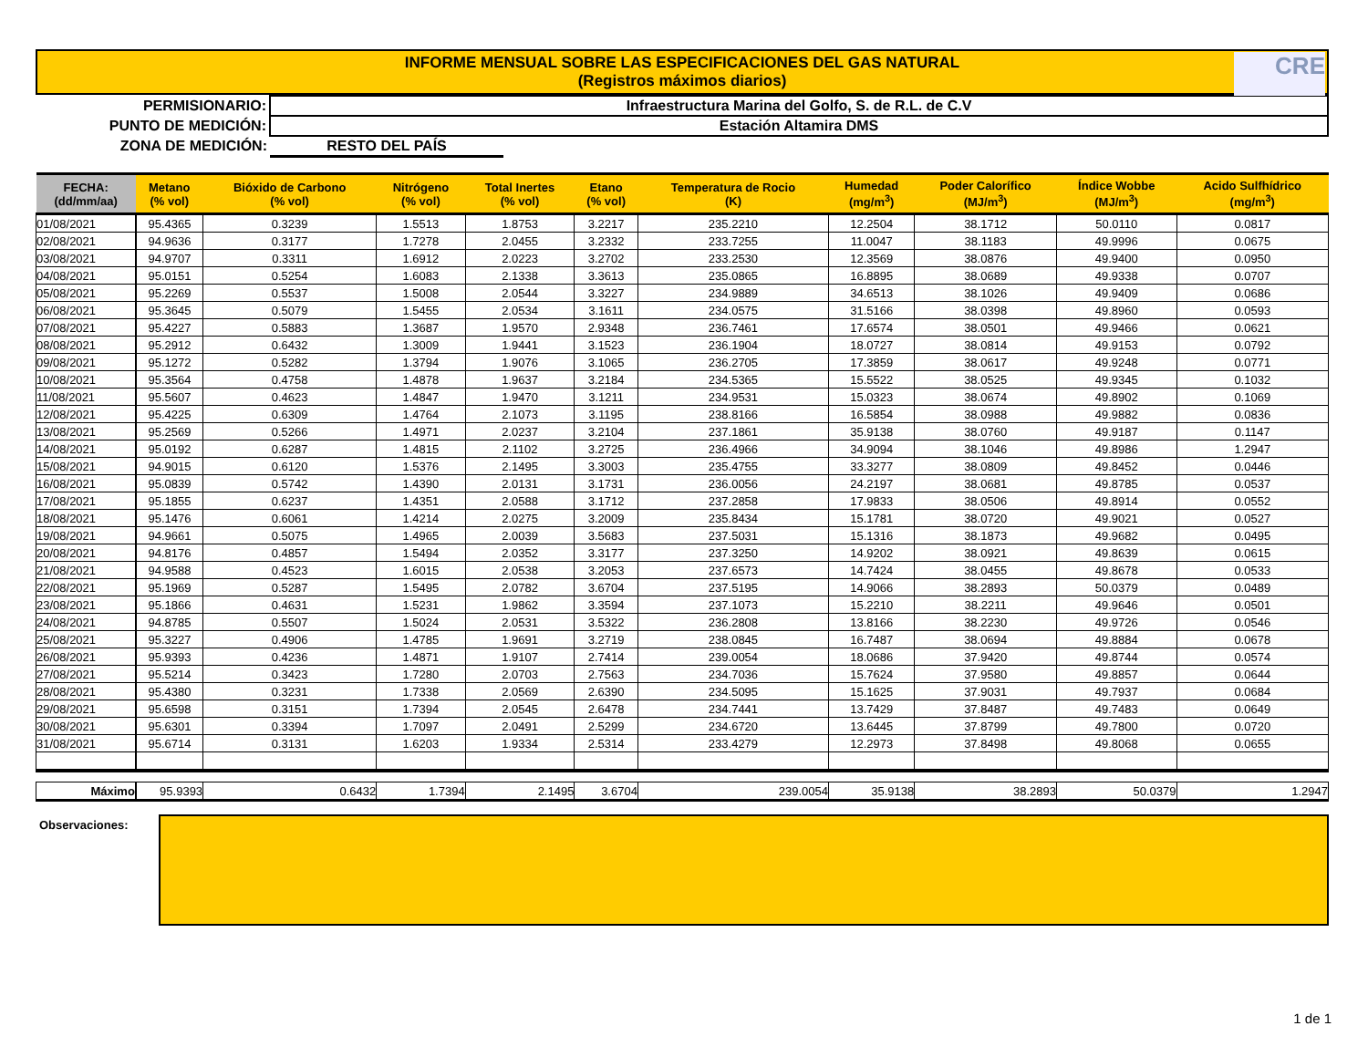INFORME MENSUAL SOBRE LAS ESPECIFICACIONES DEL GAS NATURAL
(Registros máximos diarios)
CRE
| PERMISIONARIO: | Infraestructura Marina del Golfo, S. de R.L. de C.V | |
| PUNTO DE MEDICIÓN: | Estación Altamira DMS | |
| ZONA DE MEDICIÓN: | RESTO DEL PAÍS | |
| FECHA: (dd/mm/aa) | Metano (% vol) | Bióxido de Carbono (% vol) | Nitrógeno (% vol) | Total Inertes (% vol) | Etano (% vol) | Temperatura de Rocio (K) | Humedad (mg/m<sup>3</sup>) | Poder Calorífico (MJ/m<sup>3</sup>) | Índice Wobbe (MJ/m<sup>3</sup>) | Acido Sulfhídrico (mg/m<sup>3</sup>) |
| --- | --- | --- | --- | --- | --- | --- | --- | --- | --- | --- |
| 01/08/2021 | 95.4365 | 0.3239 | 1.5513 | 1.8753 | 3.2217 | 235.2210 | 12.2504 | 38.1712 | 50.0110 | 0.0817 |
| 02/08/2021 | 94.9636 | 0.3177 | 1.7278 | 2.0455 | 3.2332 | 233.7255 | 11.0047 | 38.1183 | 49.9996 | 0.0675 |
| 03/08/2021 | 94.9707 | 0.3311 | 1.6912 | 2.0223 | 3.2702 | 233.2530 | 12.3569 | 38.0876 | 49.9400 | 0.0950 |
| 04/08/2021 | 95.0151 | 0.5254 | 1.6083 | 2.1338 | 3.3613 | 235.0865 | 16.8895 | 38.0689 | 49.9338 | 0.0707 |
| 05/08/2021 | 95.2269 | 0.5537 | 1.5008 | 2.0544 | 3.3227 | 234.9889 | 34.6513 | 38.1026 | 49.9409 | 0.0686 |
| 06/08/2021 | 95.3645 | 0.5079 | 1.5455 | 2.0534 | 3.1611 | 234.0575 | 31.5166 | 38.0398 | 49.8960 | 0.0593 |
| 07/08/2021 | 95.4227 | 0.5883 | 1.3687 | 1.9570 | 2.9348 | 236.7461 | 17.6574 | 38.0501 | 49.9466 | 0.0621 |
| 08/08/2021 | 95.2912 | 0.6432 | 1.3009 | 1.9441 | 3.1523 | 236.1904 | 18.0727 | 38.0814 | 49.9153 | 0.0792 |
| 09/08/2021 | 95.1272 | 0.5282 | 1.3794 | 1.9076 | 3.1065 | 236.2705 | 17.3859 | 38.0617 | 49.9248 | 0.0771 |
| 10/08/2021 | 95.3564 | 0.4758 | 1.4878 | 1.9637 | 3.2184 | 234.5365 | 15.5522 | 38.0525 | 49.9345 | 0.1032 |
| 11/08/2021 | 95.5607 | 0.4623 | 1.4847 | 1.9470 | 3.1211 | 234.9531 | 15.0323 | 38.0674 | 49.8902 | 0.1069 |
| 12/08/2021 | 95.4225 | 0.6309 | 1.4764 | 2.1073 | 3.1195 | 238.8166 | 16.5854 | 38.0988 | 49.9882 | 0.0836 |
| 13/08/2021 | 95.2569 | 0.5266 | 1.4971 | 2.0237 | 3.2104 | 237.1861 | 35.9138 | 38.0760 | 49.9187 | 0.1147 |
| 14/08/2021 | 95.0192 | 0.6287 | 1.4815 | 2.1102 | 3.2725 | 236.4966 | 34.9094 | 38.1046 | 49.8986 | 1.2947 |
| 15/08/2021 | 94.9015 | 0.6120 | 1.5376 | 2.1495 | 3.3003 | 235.4755 | 33.3277 | 38.0809 | 49.8452 | 0.0446 |
| 16/08/2021 | 95.0839 | 0.5742 | 1.4390 | 2.0131 | 3.1731 | 236.0056 | 24.2197 | 38.0681 | 49.8785 | 0.0537 |
| 17/08/2021 | 95.1855 | 0.6237 | 1.4351 | 2.0588 | 3.1712 | 237.2858 | 17.9833 | 38.0506 | 49.8914 | 0.0552 |
| 18/08/2021 | 95.1476 | 0.6061 | 1.4214 | 2.0275 | 3.2009 | 235.8434 | 15.1781 | 38.0720 | 49.9021 | 0.0527 |
| 19/08/2021 | 94.9661 | 0.5075 | 1.4965 | 2.0039 | 3.5683 | 237.5031 | 15.1316 | 38.1873 | 49.9682 | 0.0495 |
| 20/08/2021 | 94.8176 | 0.4857 | 1.5494 | 2.0352 | 3.3177 | 237.3250 | 14.9202 | 38.0921 | 49.8639 | 0.0615 |
| 21/08/2021 | 94.9588 | 0.4523 | 1.6015 | 2.0538 | 3.2053 | 237.6573 | 14.7424 | 38.0455 | 49.8678 | 0.0533 |
| 22/08/2021 | 95.1969 | 0.5287 | 1.5495 | 2.0782 | 3.6704 | 237.5195 | 14.9066 | 38.2893 | 50.0379 | 0.0489 |
| 23/08/2021 | 95.1866 | 0.4631 | 1.5231 | 1.9862 | 3.3594 | 237.1073 | 15.2210 | 38.2211 | 49.9646 | 0.0501 |
| 24/08/2021 | 94.8785 | 0.5507 | 1.5024 | 2.0531 | 3.5322 | 236.2808 | 13.8166 | 38.2230 | 49.9726 | 0.0546 |
| 25/08/2021 | 95.3227 | 0.4906 | 1.4785 | 1.9691 | 3.2719 | 238.0845 | 16.7487 | 38.0694 | 49.8884 | 0.0678 |
| 26/08/2021 | 95.9393 | 0.4236 | 1.4871 | 1.9107 | 2.7414 | 239.0054 | 18.0686 | 37.9420 | 49.8744 | 0.0574 |
| 27/08/2021 | 95.5214 | 0.3423 | 1.7280 | 2.0703 | 2.7563 | 234.7036 | 15.7624 | 37.9580 | 49.8857 | 0.0644 |
| 28/08/2021 | 95.4380 | 0.3231 | 1.7338 | 2.0569 | 2.6390 | 234.5095 | 15.1625 | 37.9031 | 49.7937 | 0.0684 |
| 29/08/2021 | 95.6598 | 0.3151 | 1.7394 | 2.0545 | 2.6478 | 234.7441 | 13.7429 | 37.8487 | 49.7483 | 0.0649 |
| 30/08/2021 | 95.6301 | 0.3394 | 1.7097 | 2.0491 | 2.5299 | 234.6720 | 13.6445 | 37.8799 | 49.7800 | 0.0720 |
| 31/08/2021 | 95.6714 | 0.3131 | 1.6203 | 1.9334 | 2.5314 | 233.4279 | 12.2973 | 37.8498 | 49.8068 | 0.0655 |
| Máximo | 95.9393 | 0.6432 | 1.7394 | 2.1495 | 3.6704 | 239.0054 | 35.9138 | 38.2893 | 50.0379 | 1.2947 |
Observaciones:
1 de 1